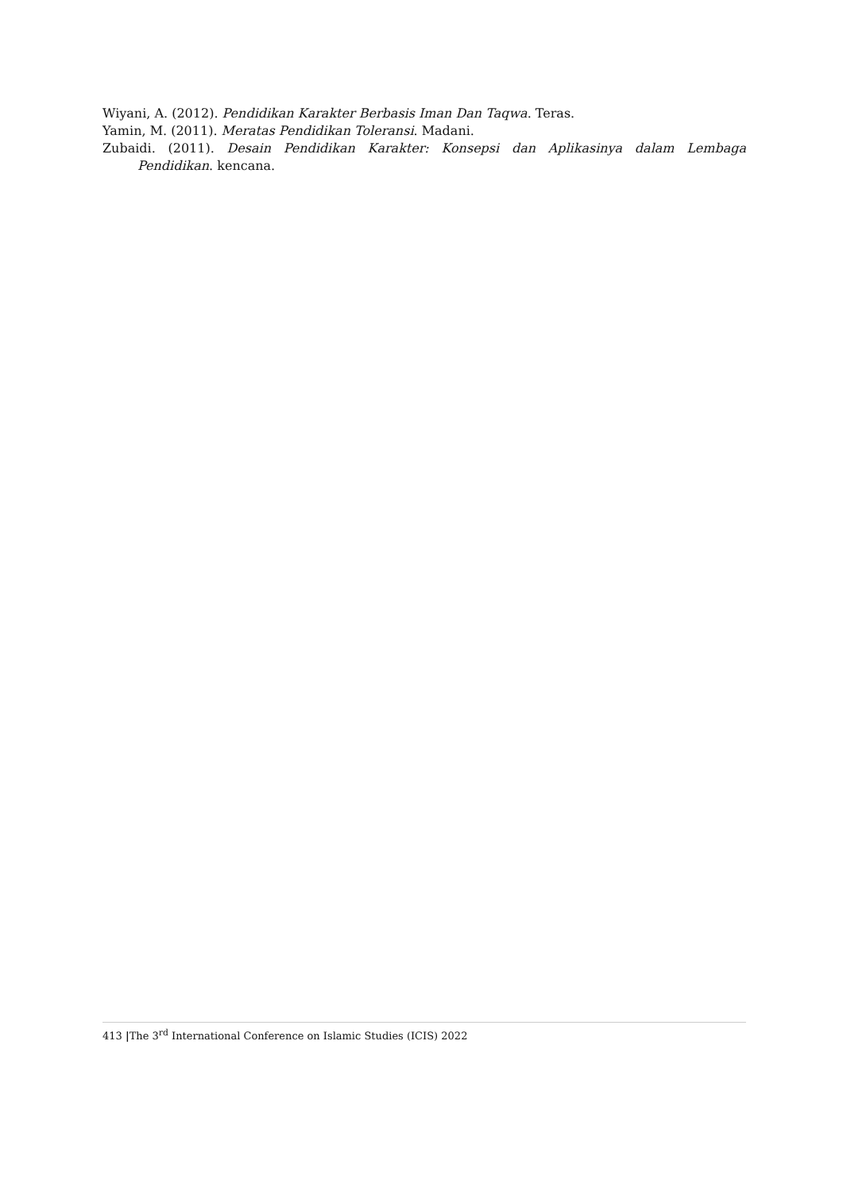Wiyani, A. (2012). Pendidikan Karakter Berbasis Iman Dan Taqwa. Teras.
Yamin, M. (2011). Meratas Pendidikan Toleransi. Madani.
Zubaidi. (2011). Desain Pendidikan Karakter: Konsepsi dan Aplikasinya dalam Lembaga Pendidikan. kencana.
413 |The 3<sup>rd</sup> International Conference on Islamic Studies (ICIS) 2022